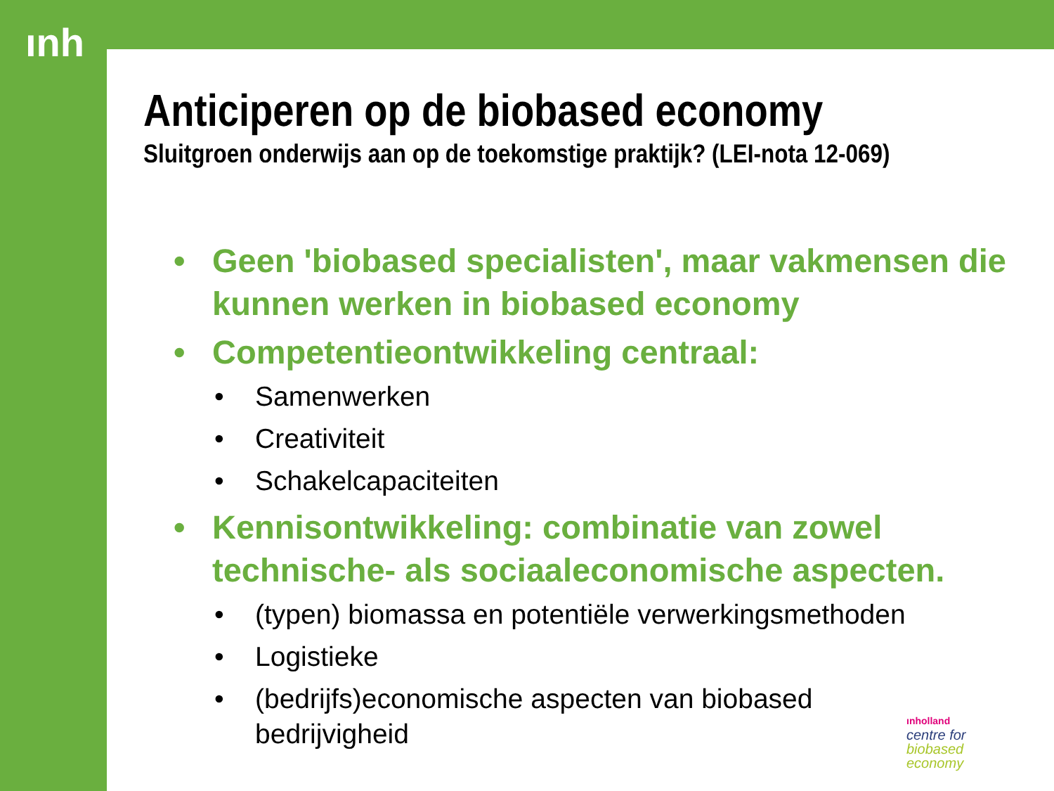ınh
Anticiperen op de biobased economy
Sluitgroen onderwijs aan op de toekomstige praktijk? (LEI-nota 12-069)
• Geen 'biobased specialisten', maar vakmensen die kunnen werken in biobased economy
• Competentieontwikkeling centraal:
• Samenwerken
• Creativiteit
• Schakelcapaciteiten
• Kennisontwikkeling: combinatie van zowel technische- als sociaaleconomische aspecten.
• (typen) biomassa en potentiële verwerkingsmethoden
• Logistieke
• (bedrijfs)economische aspecten van biobased bedrijvigheid
ınholland
centre for
biobased
economy